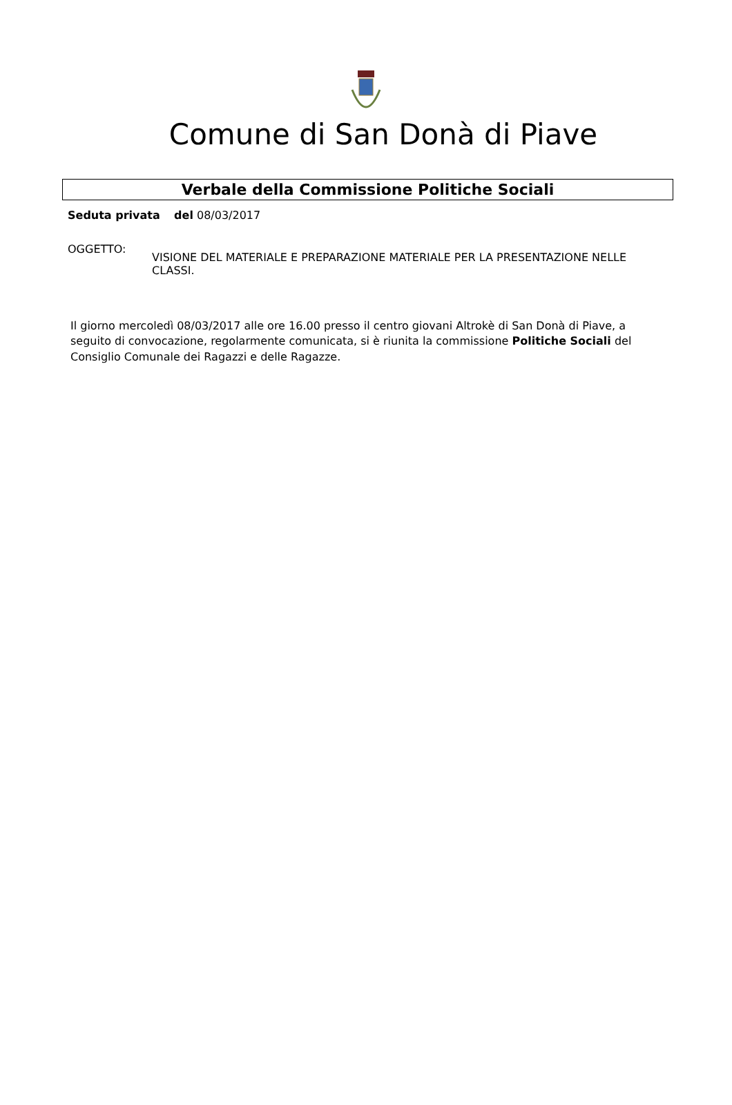Comune di San Donà di Piave
Verbale della Commissione Politiche Sociali
Seduta privata del 08/03/2017
OGGETTO:
VISIONE DEL MATERIALE E PREPARAZIONE MATERIALE PER LA PRESENTAZIONE NELLE CLASSI.
Il giorno mercoledì 08/03/2017 alle ore 16.00 presso il centro giovani Altrokè di San Donà di Piave, a seguito di convocazione, regolarmente comunicata, si è riunita la commissione Politiche Sociali del Consiglio Comunale dei Ragazzi e delle Ragazze.